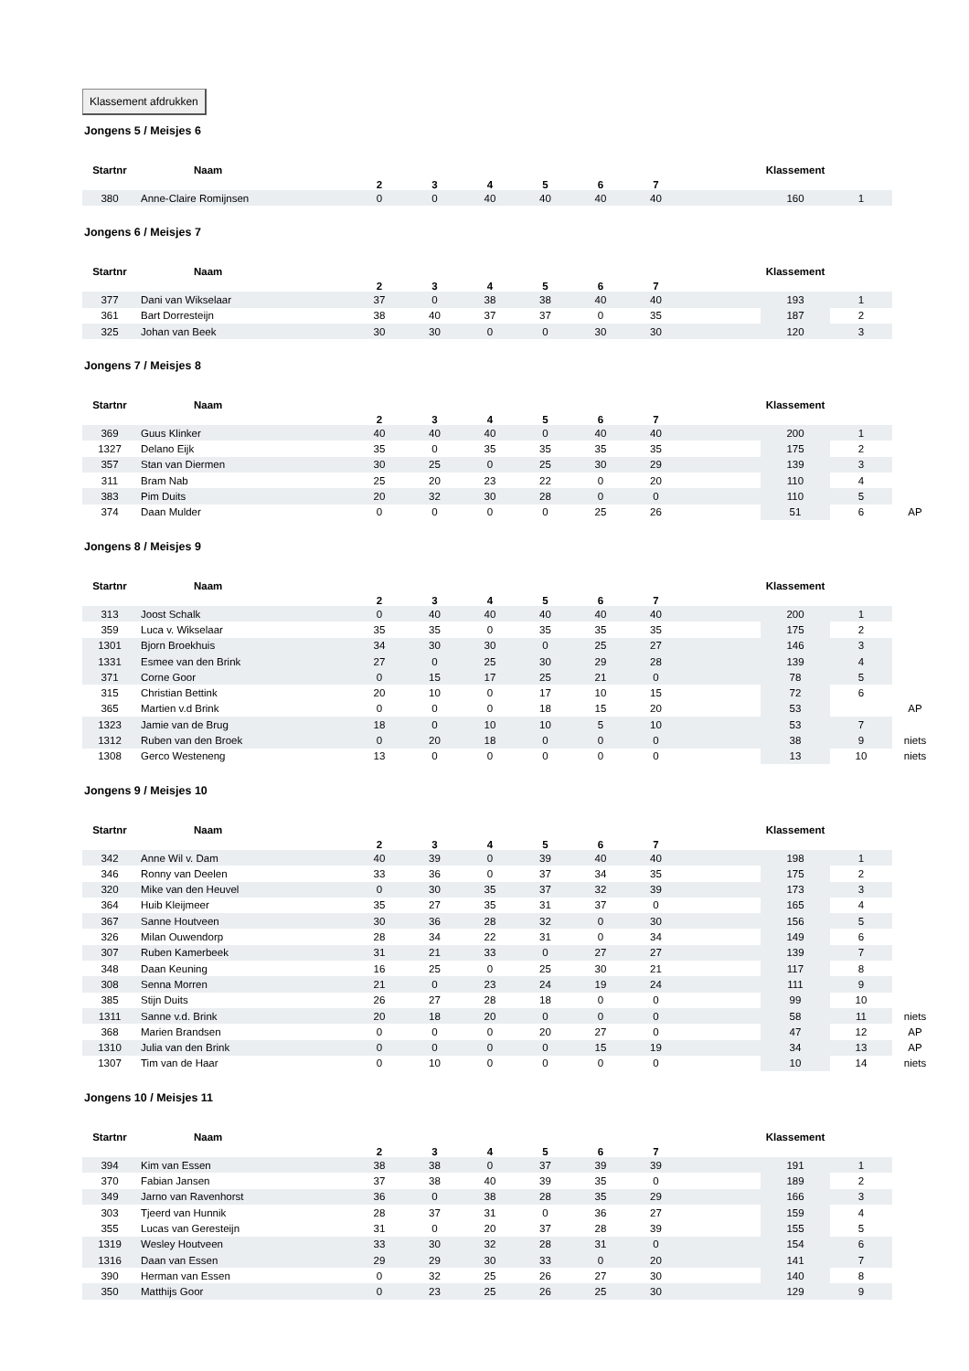Klassement afdrukken
Jongens 5 / Meisjes 6
| Startnr | Naam | 2 | 3 | 4 | 5 | 6 | 7 | | Klassement | | |
| --- | --- | --- | --- | --- | --- | --- | --- | --- | --- | --- | --- |
| 380 | Anne-Claire Romijnsen | 0 | 0 | 40 | 40 | 40 | 40 | | 160 | 1 | |
Jongens 6 / Meisjes 7
| Startnr | Naam | 2 | 3 | 4 | 5 | 6 | 7 | | Klassement | | |
| --- | --- | --- | --- | --- | --- | --- | --- | --- | --- | --- | --- |
| 377 | Dani van Wikselaar | 37 | 0 | 38 | 38 | 40 | 40 | | 193 | 1 | |
| 361 | Bart Dorresteijn | 38 | 40 | 37 | 37 | 0 | 35 | | 187 | 2 | |
| 325 | Johan van Beek | 30 | 30 | 0 | 0 | 30 | 30 | | 120 | 3 | |
Jongens 7 / Meisjes 8
| Startnr | Naam | 2 | 3 | 4 | 5 | 6 | 7 | | Klassement | | |
| --- | --- | --- | --- | --- | --- | --- | --- | --- | --- | --- | --- |
| 369 | Guus Klinker | 40 | 40 | 40 | 0 | 40 | 40 | | 200 | 1 | |
| 1327 | Delano Eijk | 35 | 0 | 35 | 35 | 35 | 35 | | 175 | 2 | |
| 357 | Stan van Diermen | 30 | 25 | 0 | 25 | 30 | 29 | | 139 | 3 | |
| 311 | Bram Nab | 25 | 20 | 23 | 22 | 0 | 20 | | 110 | 4 | |
| 383 | Pim Duits | 20 | 32 | 30 | 28 | 0 | 0 | | 110 | 5 | |
| 374 | Daan Mulder | 0 | 0 | 0 | 0 | 25 | 26 | | 51 | 6 | AP |
Jongens 8 / Meisjes 9
| Startnr | Naam | 2 | 3 | 4 | 5 | 6 | 7 | | Klassement | | |
| --- | --- | --- | --- | --- | --- | --- | --- | --- | --- | --- | --- |
| 313 | Joost Schalk | 0 | 40 | 40 | 40 | 40 | 40 | | 200 | 1 | |
| 359 | Luca v. Wikselaar | 35 | 35 | 0 | 35 | 35 | 35 | | 175 | 2 | |
| 1301 | Bjorn Broekhuis | 34 | 30 | 30 | 0 | 25 | 27 | | 146 | 3 | |
| 1331 | Esmee van den Brink | 27 | 0 | 25 | 30 | 29 | 28 | | 139 | 4 | |
| 371 | Corne Goor | 0 | 15 | 17 | 25 | 21 | 0 | | 78 | 5 | |
| 315 | Christian Bettink | 20 | 10 | 0 | 17 | 10 | 15 | | 72 | 6 | |
| 365 | Martien v.d Brink | 0 | 0 | 0 | 18 | 15 | 20 | | 53 | | AP |
| 1323 | Jamie van de Brug | 18 | 0 | 10 | 10 | 5 | 10 | | 53 | 7 | |
| 1312 | Ruben van den Broek | 0 | 20 | 18 | 0 | 0 | 0 | | 38 | 9 | niets |
| 1308 | Gerco Westeneng | 13 | 0 | 0 | 0 | 0 | 0 | | 13 | 10 | niets |
Jongens 9 / Meisjes 10
| Startnr | Naam | 2 | 3 | 4 | 5 | 6 | 7 | | Klassement | | |
| --- | --- | --- | --- | --- | --- | --- | --- | --- | --- | --- | --- |
| 342 | Anne Wil v. Dam | 40 | 39 | 0 | 39 | 40 | 40 | | 198 | 1 | |
| 346 | Ronny van Deelen | 33 | 36 | 0 | 37 | 34 | 35 | | 175 | 2 | |
| 320 | Mike van den Heuvel | 0 | 30 | 35 | 37 | 32 | 39 | | 173 | 3 | |
| 364 | Huib Kleijmeer | 35 | 27 | 35 | 31 | 37 | 0 | | 165 | 4 | |
| 367 | Sanne Houtveen | 30 | 36 | 28 | 32 | 0 | 30 | | 156 | 5 | |
| 326 | Milan Ouwendorp | 28 | 34 | 22 | 31 | 0 | 34 | | 149 | 6 | |
| 307 | Ruben Kamerbeek | 31 | 21 | 33 | 0 | 27 | 27 | | 139 | 7 | |
| 348 | Daan Keuning | 16 | 25 | 0 | 25 | 30 | 21 | | 117 | 8 | |
| 308 | Senna Morren | 21 | 0 | 23 | 24 | 19 | 24 | | 111 | 9 | |
| 385 | Stijn Duits | 26 | 27 | 28 | 18 | 0 | 0 | | 99 | 10 | |
| 1311 | Sanne v.d. Brink | 20 | 18 | 20 | 0 | 0 | 0 | | 58 | 11 | niets |
| 368 | Marien Brandsen | 0 | 0 | 0 | 20 | 27 | 0 | | 47 | 12 | AP |
| 1310 | Julia van den Brink | 0 | 0 | 0 | 0 | 15 | 19 | | 34 | 13 | AP |
| 1307 | Tim van de Haar | 0 | 10 | 0 | 0 | 0 | 0 | | 10 | 14 | niets |
Jongens 10 / Meisjes 11
| Startnr | Naam | 2 | 3 | 4 | 5 | 6 | 7 | | Klassement | | |
| --- | --- | --- | --- | --- | --- | --- | --- | --- | --- | --- | --- |
| 394 | Kim van Essen | 38 | 38 | 0 | 37 | 39 | 39 | | 191 | 1 | |
| 370 | Fabian Jansen | 37 | 38 | 40 | 39 | 35 | 0 | | 189 | 2 | |
| 349 | Jarno van Ravenhorst | 36 | 0 | 38 | 28 | 35 | 29 | | 166 | 3 | |
| 303 | Tjeerd van Hunnik | 28 | 37 | 31 | 0 | 36 | 27 | | 159 | 4 | |
| 355 | Lucas van Geresteijn | 31 | 0 | 20 | 37 | 28 | 39 | | 155 | 5 | |
| 1319 | Wesley Houtveen | 33 | 30 | 32 | 28 | 31 | 0 | | 154 | 6 | |
| 1316 | Daan van Essen | 29 | 29 | 30 | 33 | 0 | 20 | | 141 | 7 | |
| 390 | Herman van Essen | 0 | 32 | 25 | 26 | 27 | 30 | | 140 | 8 | |
| 350 | Matthijs Goor | 0 | 23 | 25 | 26 | 25 | 30 | | 129 | 9 | |